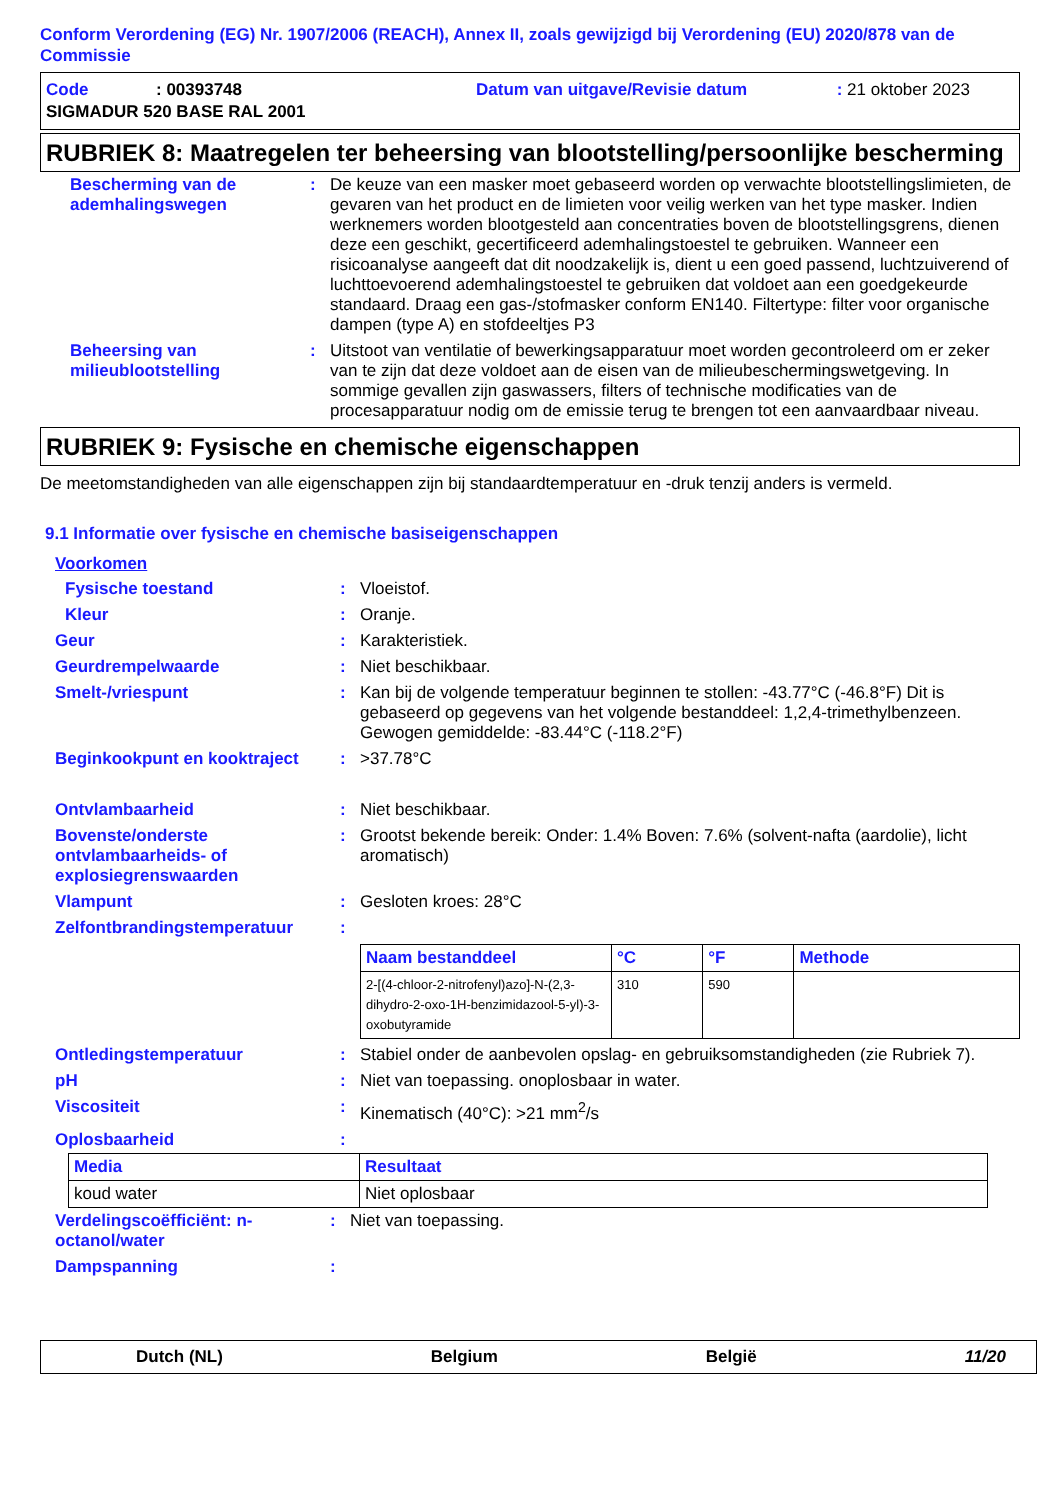Conform Verordening (EG) Nr. 1907/2006 (REACH), Annex II, zoals gewijzigd bij Verordening (EU) 2020/878 van de Commissie
| Code | : 00393748 | Datum van uitgave/Revisie datum | : 21 oktober 2023 |
| SIGMADUR 520 BASE RAL 2001 | | | |
RUBRIEK 8: Maatregelen ter beheersing van blootstelling/persoonlijke bescherming
| Bescherming van de ademhalingswegen | : | De keuze van een masker moet gebaseerd worden op verwachte blootstellingslimieten, de gevaren van het product en de limieten voor veilig werken van het type masker. Indien werknemers worden blootgesteld aan concentraties boven de blootstellingsgrens, dienen deze een geschikt, gecertificeerd ademhalingstoestel te gebruiken. Wanneer een risicoanalyse aangeeft dat dit noodzakelijk is, dient u een goed passend, luchtzuiverend of luchttoevoerend ademhalingstoestel te gebruiken dat voldoet aan een goedgekeurde standaard. Draag een gas-/stofmasker conform EN140. Filtertype: filter voor organische dampen (type A) en stofdeeltjes P3 |
| Beheersing van milieublootstelling | : | Uitstoot van ventilatie of bewerkingsapparatuur moet worden gecontroleerd om er zeker van te zijn dat deze voldoet aan de eisen van de milieubeschermingswetgeving. In sommige gevallen zijn gaswassers, filters of technische modificaties van de procesapparatuur nodig om de emissie terug te brengen tot een aanvaardbaar niveau. |
RUBRIEK 9: Fysische en chemische eigenschappen
De meetomstandigheden van alle eigenschappen zijn bij standaardtemperatuur en -druk tenzij anders is vermeld.
9.1 Informatie over fysische en chemische basiseigenschappen
Voorkomen
| Fysische toestand | : | Vloeistof. |
| Kleur | : | Oranje. |
| Geur | : | Karakteristiek. |
| Geurdrempelwaarde | : | Niet beschikbaar. |
| Smelt-/vriespunt | : | Kan bij de volgende temperatuur beginnen te stollen: -43.77°C (-46.8°F) Dit is gebaseerd op gegevens van het volgende bestanddeel: 1,2,4-trimethylbenzeen. Gewogen gemiddelde: -83.44°C (-118.2°F) |
| Beginkookpunt en kooktraject | : | >37.78°C |
| Ontvlambaarheid | : | Niet beschikbaar. |
| Bovenste/onderste ontvlambaarheids- of explosiegrenswaarden | : | Grootst bekende bereik: Onder: 1.4% Boven: 7.6% (solvent-nafta (aardolie), licht aromatisch) |
| Vlampunt | : | Gesloten kroes: 28°C |
| Zelfontbrandingstemperatuur | : | |
| | | / Naam bestanddeel / °C / °F / Methode / / --- / --- / --- / --- / / 2-[(4-chloor-2-nitrofenyl)azo]-N-(2,3-dihydro-2-oxo-1H-benzimidazool-5-yl)-3-oxobutyramide / 310 / 590 / / |
| Ontledingstemperatuur | : | Stabiel onder de aanbevolen opslag- en gebruiksomstandigheden (zie Rubriek 7). |
| pH | : | Niet van toepassing. onoplosbaar in water. |
| Viscositeit | : | Kinematisch (40°C): >21 mm<sup>2</sup>/s |
| Oplosbaarheid | : | |
| Media | Resultaat |
| --- | --- |
| koud water | Niet oplosbaar |
| Verdelingscoëfficiënt: n-octanol/water | : | Niet van toepassing. |
| Dampspanning | : | |
Dutch (NL) Belgium België 11/20